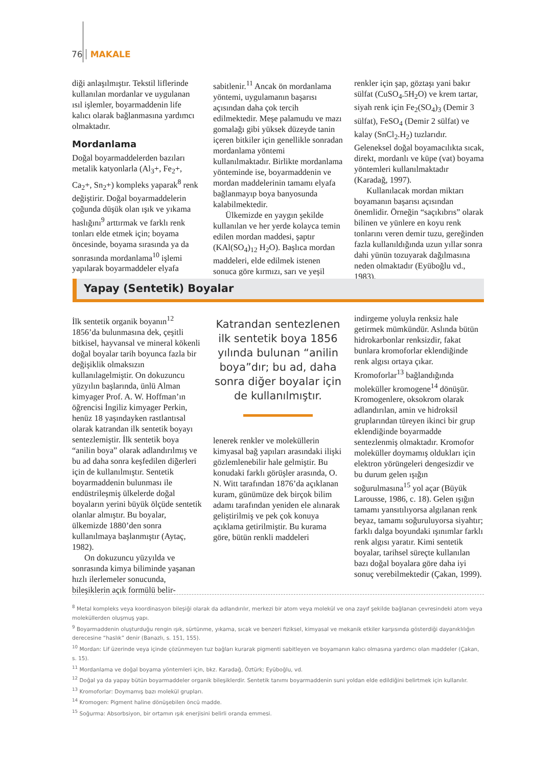76 MAKALE
diği anlaşılmıştır. Tekstil liflerinde kullanılan mordanlar ve uygulanan ısıl işlemler, boyarmaddenin life kalıcı olarak bağlanmasına yardımcı olmaktadır.
Mordanlama
Doğal boyarmaddelerden bazıları metalik katyonlarla (Al<sub>3</sub>+, Fe<sub>2</sub>+, Ca<sub>2</sub>+, Sn<sub>2</sub>+) kompleks yaparak<sup>8</sup> renk değiştirir. Doğal boyarmaddelerin çoğunda düşük olan ışık ve yıkama haslığını<sup>9</sup> arttırmak ve farklı renk tonları elde etmek için; boyama öncesinde, boyama sırasında ya da sonrasında mordanlama<sup>10</sup> işlemi yapılarak boyarmaddeler elyafa
sabitlenir.<sup>11</sup> Ancak ön mordanlama yöntemi, uygulamanın başarısı açısından daha çok tercih edilmektedir. Meşe palamudu ve mazı gomalağı gibi yüksek düzeyde tanin içeren bitkiler için genellikle sonradan mordanlama yöntemi kullanılmaktadır. Birlikte mordanlama yönteminde ise, boyarmaddenin ve mordan maddelerinin tamamı elyafa bağlanmayıp boya banyosunda kalabilmektedir.
Ülkemizde en yaygın şekilde kullanılan ve her yerde kolayca temin edilen mordan maddesi, şaptır (KAl(SO<sub>4</sub>)<sub>12</sub> H<sub>2</sub>O). Başlıca mordan maddeleri, elde edilmek istenen sonuca göre kırmızı, sarı ve yeşil
renkler için şap, göztaşı yani bakır sülfat (CuSO<sub>4</sub>.5H<sub>2</sub>O) ve krem tartar, siyah renk için Fe<sub>2</sub>(SO<sub>4</sub>)<sub>3</sub> (Demir 3 sülfat), FeSO<sub>4</sub> (Demir 2 sülfat) ve kalay (SnCl<sub>2</sub>.H<sub>2</sub>) tuzlarıdır. Geleneksel doğal boyamacılıkta sıcak, direkt, mordanlı ve küpe (vat) boyama yöntemleri kullanılmaktadır (Karadağ, 1997).
Kullanılacak mordan miktarı boyamanın başarısı açısından önemlidir. Örneğin “saçıkıbrıs” olarak bilinen ve yünlere en koyu renk tonlarını veren demir tuzu, gereğinden fazla kullanıldığında uzun yıllar sonra dahi yünün tozuyarak dağılmasına neden olmaktadır (Eyüboğlu vd., 1983).
Yapay (Sentetik) Boyalar
İlk sentetik organik boyanın<sup>12</sup> 1856’da bulunmasına dek, çeşitli bitkisel, hayvansal ve mineral kökenli doğal boyalar tarih boyunca fazla bir değişiklik olmaksızın kullanılagelmiştir. On dokuzuncu yüzyılın başlarında, ünlü Alman kimyager Prof. A. W. Hoffman’ın öğrencisi İngiliz kimyager Perkin, henüz 18 yaşındayken rastlantısal olarak katrandan ilk sentetik boyayı sentezlemiştir. İlk sentetik boya “anilin boya” olarak adlandırılmış ve bu ad daha sonra keşfedilen diğerleri için de kullanılmıştır. Sentetik boyarmaddenin bulunması ile endüstrileşmiş ülkelerde doğal boyaların yerini büyük ölçüde sentetik olanlar almıştır. Bu boyalar, ülkemizde 1880’den sonra kullanılmaya başlanmıştır (Aytaç, 1982).
On dokuzuncu yüzyılda ve sonrasında kimya biliminde yaşanan hızlı ilerlemeler sonucunda, bileşiklerin açık formülü belir-
Katrandan sentezlenen ilk sentetik boya 1856 yılında bulunan “anilin boya”dır; bu ad, daha sonra diğer boyalar için de kullanılmıştır.
lenerek renkler ve moleküllerin kimyasal bağ yapıları arasındaki ilişki gözlemlenebilir hale gelmiştir. Bu konudaki farklı görüşler arasında, O. N. Witt tarafından 1876’da açıklanan kuram, günümüze dek birçok bilim adamı tarafından yeniden ele alınarak geliştirilmiş ve pek çok konuya açıklama getirilmiştir. Bu kurama göre, bütün renkli maddeleri
indirgeme yoluyla renksiz hale getirmek mümkündür. Aslında bütün hidrokarbonlar renksizdir, fakat bunlara kromoforlar eklendiğinde renk algısı ortaya çıkar. Kromoforlar<sup>13</sup> bağlandığında moleküller kromogene<sup>14</sup> dönüşür. Kromogenlere, oksokrom olarak adlandırılan, amin ve hidroksil gruplarından türeyen ikinci bir grup eklendiğinde boyarmadde sentezlenmiş olmaktadır. Kromofor moleküller doymamış oldukları için elektron yörüngeleri dengesizdir ve bu durum gelen ışığın soğurulmasına<sup>15</sup> yol açar (Büyük Larousse, 1986, c. 18). Gelen ışığın tamamı yansıtılıyorsa algılanan renk beyaz, tamamı soğuruluyorsa siyahtır; farklı dalga boyundaki ışınımlar farklı renk algısı yaratır. Kimi sentetik boyalar, tarihsel süreçte kullanılan bazı doğal boyalara göre daha iyi sonuç verebilmektedir (Çakan, 1999).
<sup>8</sup> Metal kompleks veya koordinasyon bileşiği olarak da adlandırılır, merkezi bir atom veya molekül ve ona zayıf şekilde bağlanan çevresindeki atom veya moleküllerden oluşmuş yapı.
<sup>9</sup> Boyarmaddenin oluşturduğu rengin ışık, sürtünme, yıkama, sıcak ve benzeri fiziksel, kimyasal ve mekanik etkiler karşısında gösterdiği dayanıklılığın derecesine “haslık” denir (Banazlı, s. 151, 155).
<sup>10</sup> Mordan: Lif üzerinde veya içinde çözünmeyen tuz bağları kurarak pigmenti sabitleyen ve boyamanın kalıcı olmasına yardımcı olan maddeler (Çakan, s. 15).
<sup>11</sup> Mordanlama ve doğal boyama yöntemleri için, bkz. Karadağ, Öztürk; Eyüboğlu, vd.
<sup>12</sup> Doğal ya da yapay bütün boyarmaddeler organik bileşiklerdir. Sentetik tanımı boyarmaddenin suni yoldan elde edildiğini belirtmek için kullanılır.
<sup>13</sup> Kromoforlar: Doymamış bazı molekül grupları.
<sup>14</sup> Kromogen: Pigment haline dönüşebilen öncü madde.
<sup>15</sup> Soğurma: Absorbsiyon, bir ortamın ışık enerjisini belirli oranda emmesi.